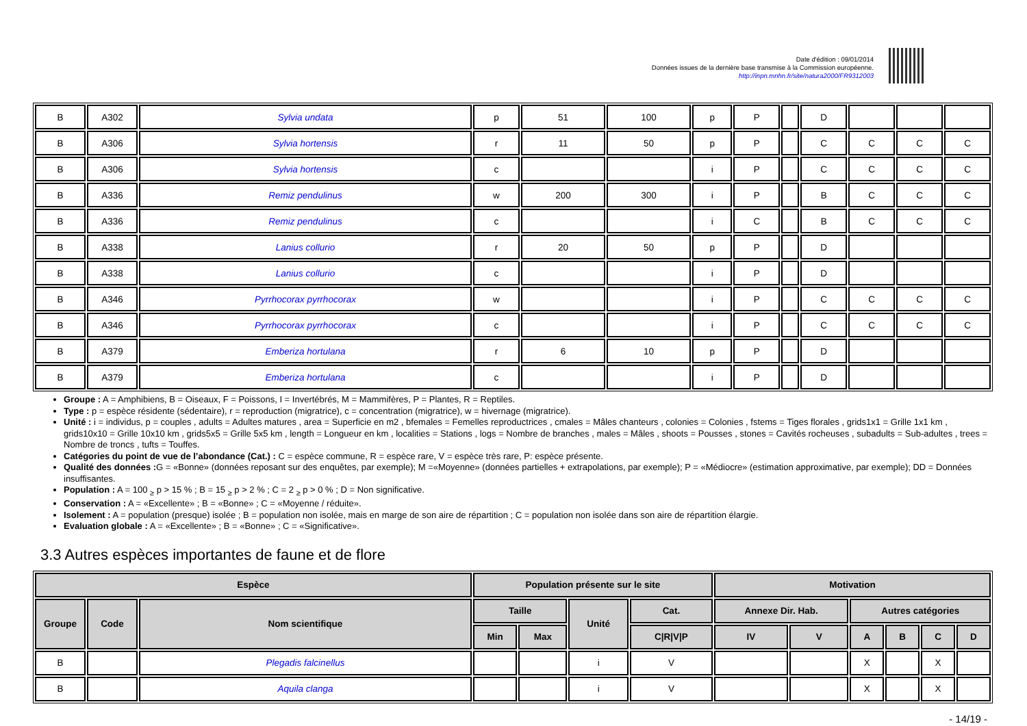Date d'édition : 09/01/2014
Données issues de la dernière base transmise à la Commission européenne.
http://inpn.mnhn.fr/site/natura2000/FR9312003
| B | A302 | Sylvia undata | p | 51 | 100 | p | P | | D | | | |
| B | A306 | Sylvia hortensis | r | 11 | 50 | p | P | | C | C | C | C |
| B | A306 | Sylvia hortensis | c | | | i | P | | C | C | C | C |
| B | A336 | Remiz pendulinus | w | 200 | 300 | i | P | | B | C | C | C |
| B | A336 | Remiz pendulinus | c | | | i | C | | B | C | C | C |
| B | A338 | Lanius collurio | r | 20 | 50 | p | P | | D | | | |
| B | A338 | Lanius collurio | c | | | i | P | | D | | | |
| B | A346 | Pyrrhocorax pyrrhocorax | w | | | i | P | | C | C | C | C |
| B | A346 | Pyrrhocorax pyrrhocorax | c | | | i | P | | C | C | C | C |
| B | A379 | Emberiza hortulana | r | 6 | 10 | p | P | | D | | | |
| B | A379 | Emberiza hortulana | c | | | i | P | | D | | | |
Groupe : A = Amphibiens, B = Oiseaux, F = Poissons, I = Invertébrés, M = Mammifères, P = Plantes, R = Reptiles.
Type : p = espèce résidente (sédentaire), r = reproduction (migratrice), c = concentration (migratrice), w = hivernage (migratrice).
Unité : i = individus, p = couples , adults = Adultes matures , area = Superficie en m2 , bfemales = Femelles reproductrices , cmales = Mâles chanteurs , colonies = Colonies , fstems = Tiges florales , grids1x1 = Grille 1x1 km , grids10x10 = Grille 10x10 km , grids5x5 = Grille 5x5 km , length = Longueur en km , localities = Stations , logs = Nombre de branches , males = Mâles , shoots = Pousses , stones = Cavités rocheuses , subadults = Sub-adultes , trees = Nombre de troncs , tufts = Touffes.
Catégories du point de vue de l’abondance (Cat.) : C = espèce commune, R = espèce rare, V = espèce très rare, P: espèce présente.
Qualité des données : G = «Bonne» (données reposant sur des enquêtes, par exemple); M =«Moyenne» (données partielles + extrapolations, par exemple); P = «Médiocre» (estimation approximative, par exemple); DD = Données insuffisantes.
Population : A = 100 <sub>≥</sub> p > 15 % ; B = 15 <sub>≥</sub> p > 2 % ; C = 2 <sub>≥</sub> p > 0 % ; D = Non significative.
Conservation : A = «Excellente» ; B = «Bonne» ; C = «Moyenne / réduite».
Isolement : A = population (presque) isolée ; B = population non isolée, mais en marge de son aire de répartition ; C = population non isolée dans son aire de répartition élargie.
Evaluation globale : A = «Excellente» ; B = «Bonne» ; C = «Significative».
3.3 Autres espèces importantes de faune et de flore
| Espèce | | | Population présente sur le site | | | | Motivation | | | | | |
| --- | --- | --- | --- | --- | --- | --- | --- | --- | --- | --- | --- | --- |
| Groupe | Code | Nom scientifique | Taille | | Unité | Cat. | Annexe Dir. Hab. | | Autres catégories | | | |
| | | | Min | Max | | C/R/V/P | IV | V | A | B | C | D |
| B | | Plegadis falcinellus | | | i | V | | | X | | X | |
| B | | Aquila clanga | | | i | V | | | X | | X | |
- 14/19 -